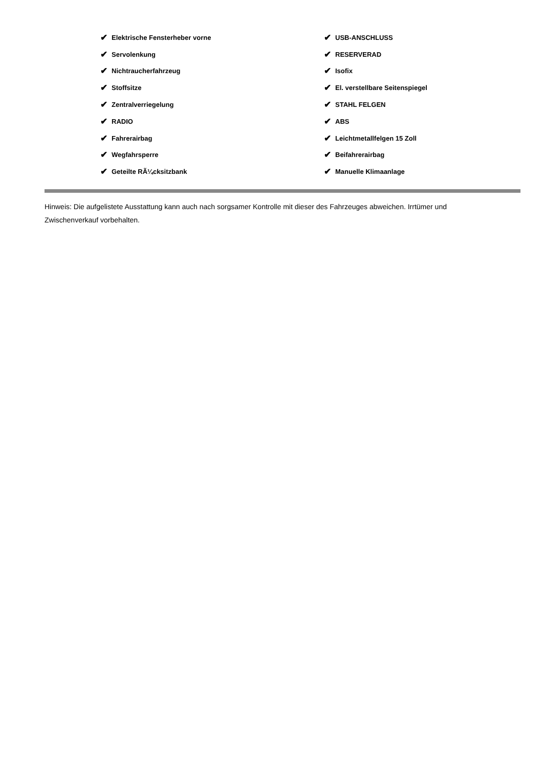✔ Elektrische Fensterheber vorne
✔ USB-ANSCHLUSS
✔ Servolenkung
✔ RESERVERAD
✔ Nichtraucherfahrzeug
✔ Isofix
✔ Stoffsitze
✔ El. verstellbare Seitenspiegel
✔ Zentralverriegelung
✔ STAHL FELGEN
✔ RADIO
✔ ABS
✔ Fahrerairbag
✔ Leichtmetallfelgen 15 Zoll
✔ Wegfahrsperre
✔ Beifahrerairbag
✔ Geteilte RÃ¼cksitzbank
✔ Manuelle Klimaanlage
Hinweis: Die aufgelistete Ausstattung kann auch nach sorgsamer Kontrolle mit dieser des Fahrzeuges abweichen. Irrtümer und Zwischenverkauf vorbehalten.